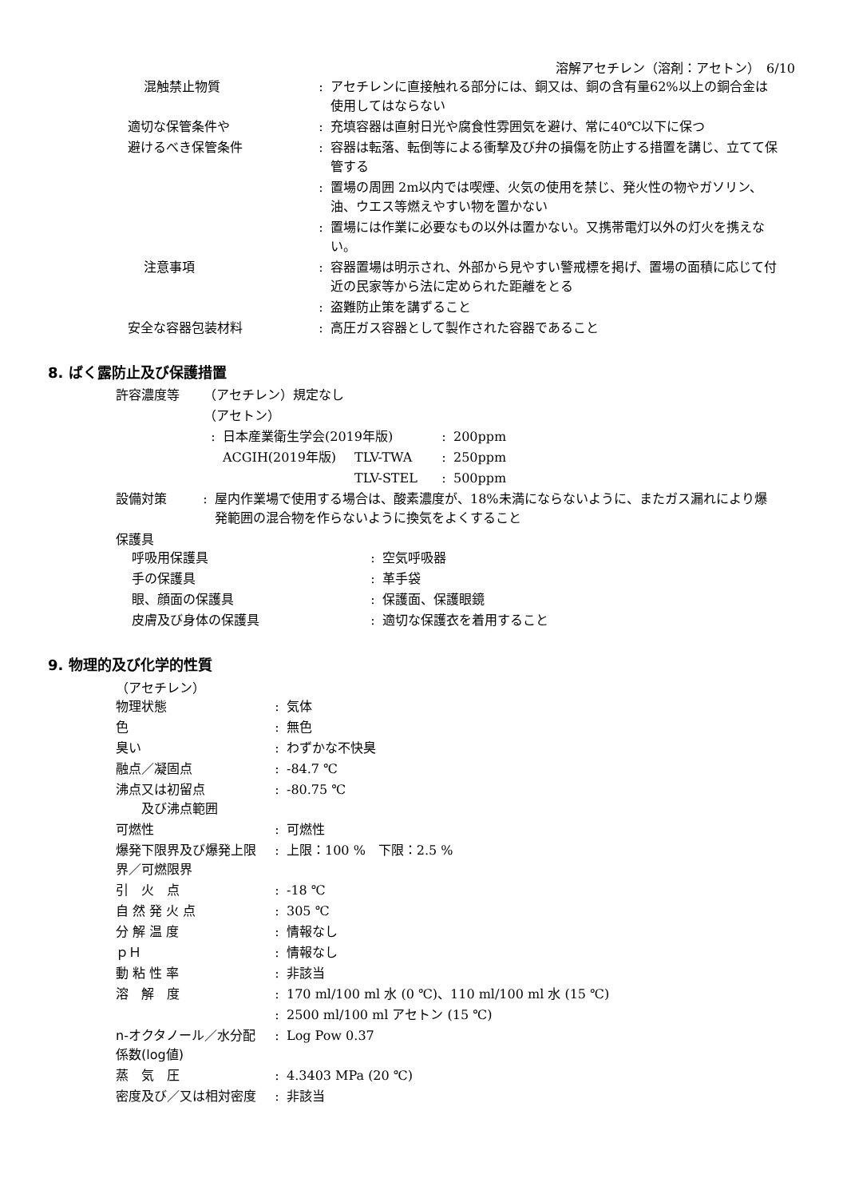溶解アセチレン（溶剤：アセトン）　6/10
| 混触禁止物質 | : | アセチレンに直接触れる部分には、銅又は、銅の含有量62%以上の銅合金は使用してはならない |
| 適切な保管条件や | : | 充填容器は直射日光や腐食性雰囲気を避け、常に40℃以下に保つ |
| 避けるべき保管条件 | : | 容器は転落、転倒等による衝撃及び弁の損傷を防止する措置を講じ、立てて保管する |
| | : | 置場の周囲 2m以内では喫煙、火気の使用を禁じ、発火性の物やガソリン、油、ウエス等燃えやすい物を置かない |
| | : | 置場には作業に必要なもの以外は置かない。又携帯電灯以外の灯火を携えない。 |
| 注意事項 | : | 容器置場は明示され、外部から見やすい警戒標を掲げ、置場の面積に応じて付近の民家等から法に定められた距離をとる |
| | : | 盗難防止策を講ずること |
| 安全な容器包装材料 | : | 高圧ガス容器として製作された容器であること |
8. ばく露防止及び保護措置
| 許容濃度等 | （アセチレン）規定なし | | | | |
| | （アセトン） | | | | |
| | : | 日本産業衛生学会(2019年版) | | : | 200ppm |
| | | ACGIH(2019年版) | TLV-TWA | : | 250ppm |
| | | | TLV-STEL | : | 500ppm |
| 設備対策 | : | 屋内作業場で使用する場合は、酸素濃度が、18%未満にならないように、またガス漏れにより爆発範囲の混合物を作らないように換気をよくすること |
保護具
| 呼吸用保護具 | : | 空気呼吸器 |
| 手の保護具 | : | 革手袋 |
| 眼、顔面の保護具 | : | 保護面、保護眼鏡 |
| 皮膚及び身体の保護具 | : | 適切な保護衣を着用すること |
9. 物理的及び化学的性質
（アセチレン）
| 物理状態 | : | 気体 |
| 色 | : | 無色 |
| 臭い | : | わずかな不快臭 |
| 融点／凝固点 | : | -84.7 ℃ |
| 沸点又は初留点 及び沸点範囲 | : | -80.75 ℃ |
| 可燃性 | : | 可燃性 |
| 爆発下限界及び爆発上限界／可燃限界 | : | 上限：100 % 下限：2.5 % |
| 引 火 点 | : | -18 ℃ |
| 自 然 発 火 点 | : | 305 ℃ |
| 分 解 温 度 | : | 情報なし |
| ｐＨ | : | 情報なし |
| 動 粘 性 率 | : | 非該当 |
| 溶 解 度 | : | 170 ml/100 ml 水 (0 ℃)、110 ml/100 ml 水 (15 ℃) |
| | : | 2500 ml/100 ml アセトン (15 ℃) |
| n-オクタノール／水分配係数(log値) | : | Log Pow 0.37 |
| 蒸 気 圧 | : | 4.3403 MPa (20 ℃) |
| 密度及び／又は相対密度 | : | 非該当 |